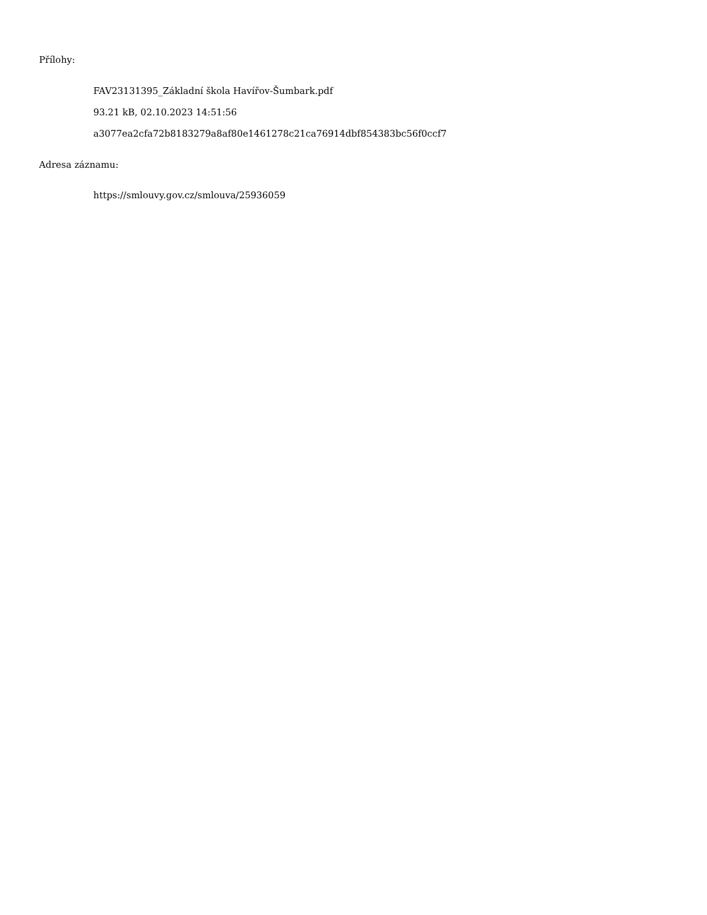Přílohy:
FAV23131395_Základní škola Havířov-Šumbark.pdf
93.21 kB, 02.10.2023 14:51:56
a3077ea2cfa72b8183279a8af80e1461278c21ca76914dbf854383bc56f0ccf7
Adresa záznamu:
https://smlouvy.gov.cz/smlouva/25936059